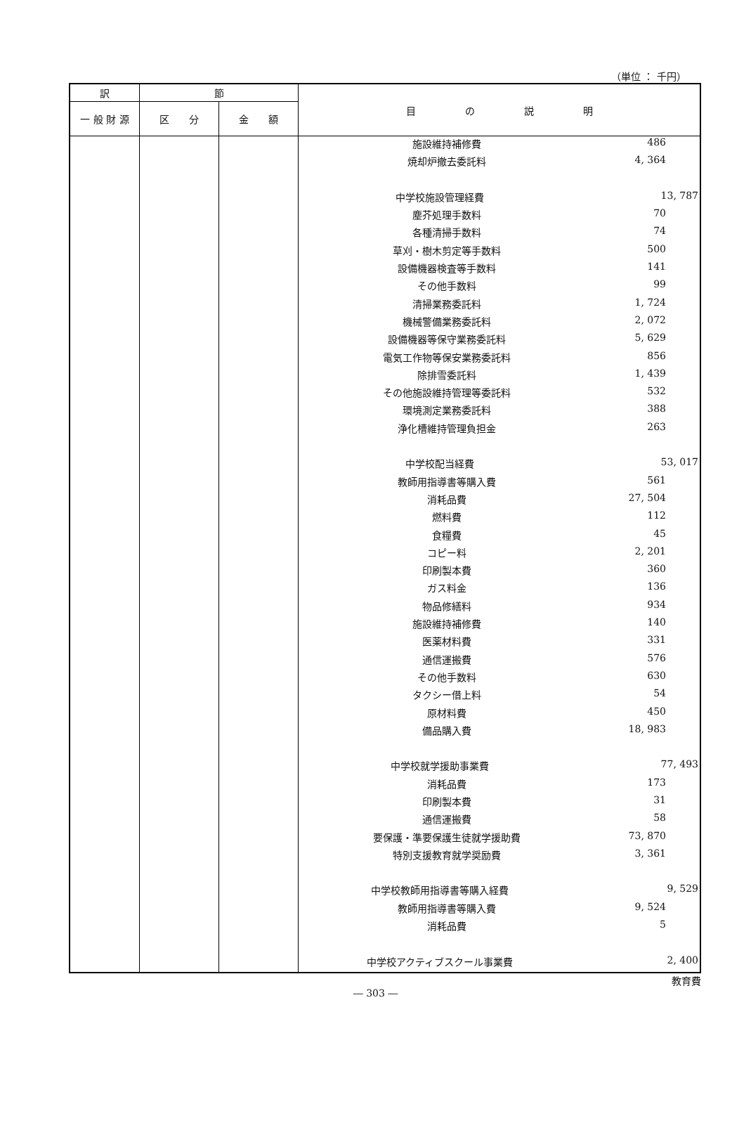（単位 ： 千円）
| 訳 | 節 | | 目 の 説 明 |
| --- | --- | --- | --- |
| 一 般 財 源 | 区 分 | 金 額 | |
| | | | / 施設維持補修費 / 486 / / 焼却炉撤去委託料 / 4, 364 / / 中学校施設管理経費 / 13, 787 / / 塵芥処理手数料 / 70 / / 各種清掃手数料 / 74 / / 草刈・樹木剪定等手数料 / 500 / / 設備機器検査等手数料 / 141 / / その他手数料 / 99 / / 清掃業務委託料 / 1, 724 / / 機械警備業務委託料 / 2, 072 / / 設備機器等保守業務委託料 / 5, 629 / / 電気工作物等保安業務委託料 / 856 / / 除排雪委託料 / 1, 439 / / その他施設維持管理等委託料 / 532 / / 環境測定業務委託料 / 388 / / 浄化槽維持管理負担金 / 263 / / 中学校配当経費 / 53, 017 / / 教師用指導書等購入費 / 561 / / 消耗品費 / 27, 504 / / 燃料費 / 112 / / 食糧費 / 45 / / コピー料 / 2, 201 / / 印刷製本費 / 360 / / ガス料金 / 136 / / 物品修繕料 / 934 / / 施設維持補修費 / 140 / / 医薬材料費 / 331 / / 通信運搬費 / 576 / / その他手数料 / 630 / / タクシー借上料 / 54 / / 原材料費 / 450 / / 備品購入費 / 18, 983 / / 中学校就学援助事業費 / 77, 493 / / 消耗品費 / 173 / / 印刷製本費 / 31 / / 通信運搬費 / 58 / / 要保護・準要保護生徒就学援助費 / 73, 870 / / 特別支援教育就学奨励費 / 3, 361 / / 中学校教師用指導書等購入経費 / 9, 529 / / 教師用指導書等購入費 / 9, 524 / / 消耗品費 / 5 / / 中学校アクティブスクール事業費 / 2, 400 / |
教育費
― 303 ―